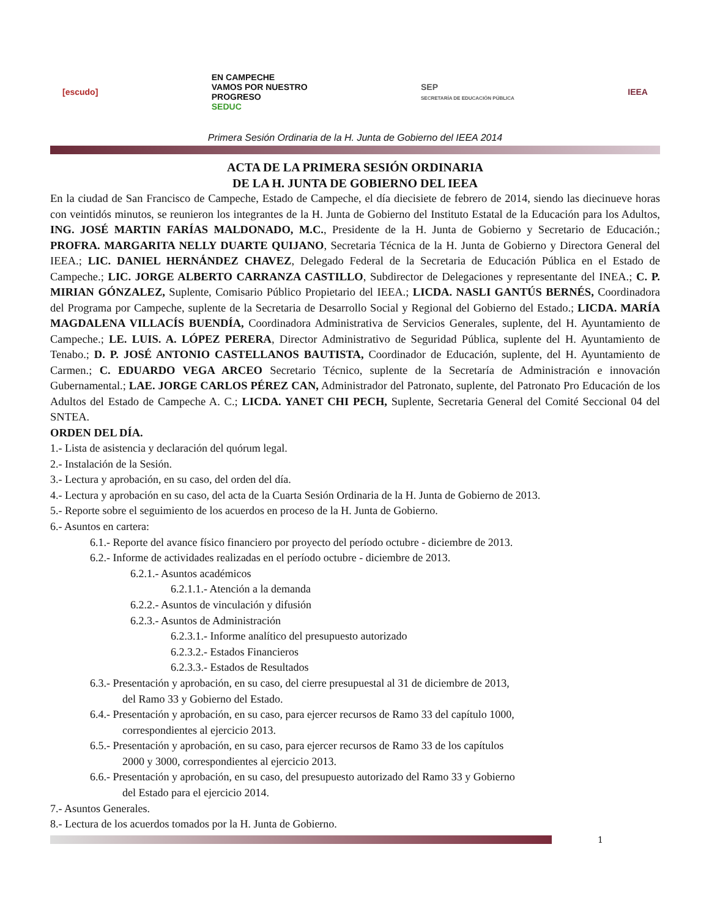[escudo]
EN CAMPECHE
VAMOS POR NUESTRO
PROGRESO
SEDUC
SEP
SECRETARÍA DE EDUCACIÓN PÚBLICA
IEEA
Primera Sesión Ordinaria de la H. Junta de Gobierno del IEEA 2014
ACTA DE LA PRIMERA SESIÓN ORDINARIA
DE LA H. JUNTA DE GOBIERNO DEL IEEA
En la ciudad de San Francisco de Campeche, Estado de Campeche, el día diecisiete de febrero de 2014, siendo las diecinueve horas con veintidós minutos, se reunieron los integrantes de la H. Junta de Gobierno del Instituto Estatal de la Educación para los Adultos, ING. JOSÉ MARTIN FARÍAS MALDONADO, M.C., Presidente de la H. Junta de Gobierno y Secretario de Educación.; PROFRA. MARGARITA NELLY DUARTE QUIJANO, Secretaria Técnica de la H. Junta de Gobierno y Directora General del IEEA.; LIC. DANIEL HERNÁNDEZ CHAVEZ, Delegado Federal de la Secretaria de Educación Pública en el Estado de Campeche.; LIC. JORGE ALBERTO CARRANZA CASTILLO, Subdirector de Delegaciones y representante del INEA.; C. P. MIRIAN GÓNZALEZ, Suplente, Comisario Público Propietario del IEEA.; LICDA. NASLI GANTÚS BERNÉS, Coordinadora del Programa por Campeche, suplente de la Secretaria de Desarrollo Social y Regional del Gobierno del Estado.; LICDA. MARÍA MAGDALENA VILLACÍS BUENDÍA, Coordinadora Administrativa de Servicios Generales, suplente, del H. Ayuntamiento de Campeche.; LE. LUIS. A. LÓPEZ PERERA, Director Administrativo de Seguridad Pública, suplente del H. Ayuntamiento de Tenabo.; D. P. JOSÉ ANTONIO CASTELLANOS BAUTISTA, Coordinador de Educación, suplente, del H. Ayuntamiento de Carmen.; C. EDUARDO VEGA ARCEO Secretario Técnico, suplente de la Secretaría de Administración e innovación Gubernamental.; LAE. JORGE CARLOS PÉREZ CAN, Administrador del Patronato, suplente, del Patronato Pro Educación de los Adultos del Estado de Campeche A. C.; LICDA. YANET CHI PECH, Suplente, Secretaria General del Comité Seccional 04 del SNTEA.
ORDEN DEL DÍA.
1.- Lista de asistencia y declaración del quórum legal.
2.- Instalación de la Sesión.
3.- Lectura y aprobación, en su caso, del orden del día.
4.- Lectura y aprobación en su caso, del acta de la Cuarta Sesión Ordinaria de la H. Junta de Gobierno de 2013.
5.- Reporte sobre el seguimiento de los acuerdos en proceso de la H. Junta de Gobierno.
6.- Asuntos en cartera:
6.1.- Reporte del avance físico financiero por proyecto del período octubre - diciembre de 2013.
6.2.- Informe de actividades realizadas en el período octubre - diciembre de 2013.
6.2.1.- Asuntos académicos
6.2.1.1.- Atención a la demanda
6.2.2.- Asuntos de vinculación y difusión
6.2.3.- Asuntos de Administración
6.2.3.1.- Informe analítico del presupuesto autorizado
6.2.3.2.- Estados Financieros
6.2.3.3.- Estados de Resultados
6.3.- Presentación y aprobación, en su caso, del cierre presupuestal al 31 de diciembre de 2013,
del Ramo 33 y Gobierno del Estado.
6.4.- Presentación y aprobación, en su caso, para ejercer recursos de Ramo 33 del capítulo 1000,
correspondientes al ejercicio 2013.
6.5.- Presentación y aprobación, en su caso, para ejercer recursos de Ramo 33 de los capítulos
2000 y 3000, correspondientes al ejercicio 2013.
6.6.- Presentación y aprobación, en su caso, del presupuesto autorizado del Ramo 33 y Gobierno
del Estado para el ejercicio 2014.
7.- Asuntos Generales.
8.- Lectura de los acuerdos tomados por la H. Junta de Gobierno.
1